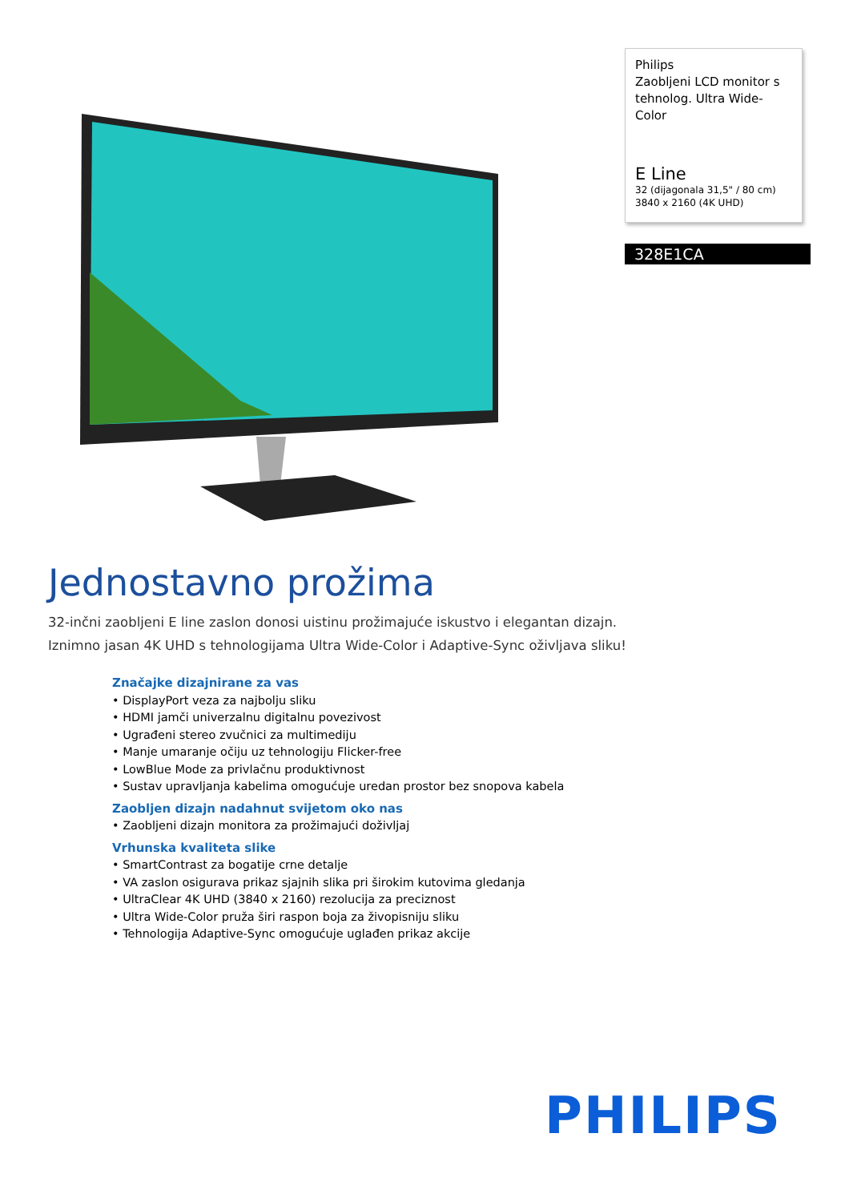Philips
Zaobljeni LCD monitor s tehnolog. Ultra Wide-Color
E Line
32 (dijagonala 31,5" / 80 cm)
3840 x 2160 (4K UHD)
328E1CA
Jednostavno prožima
32-inčni zaobljeni E line zaslon donosi uistinu prožimajuće iskustvo i elegantan dizajn.
Iznimno jasan 4K UHD s tehnologijama Ultra Wide-Color i Adaptive-Sync oživljava sliku!
Značajke dizajnirane za vas
• DisplayPort veza za najbolju sliku
• HDMI jamči univerzalnu digitalnu povezivost
• Ugrađeni stereo zvučnici za multimediju
• Manje umaranje očiju uz tehnologiju Flicker-free
• LowBlue Mode za privlačnu produktivnost
• Sustav upravljanja kabelima omogućuje uredan prostor bez snopova kabela
Zaobljen dizajn nadahnut svijetom oko nas
• Zaobljeni dizajn monitora za prožimajući doživljaj
Vrhunska kvaliteta slike
• SmartContrast za bogatije crne detalje
• VA zaslon osigurava prikaz sjajnih slika pri širokim kutovima gledanja
• UltraClear 4K UHD (3840 x 2160) rezolucija za preciznost
• Ultra Wide-Color pruža širi raspon boja za živopisniju sliku
• Tehnologija Adaptive-Sync omogućuje uglađen prikaz akcije
PHILIPS